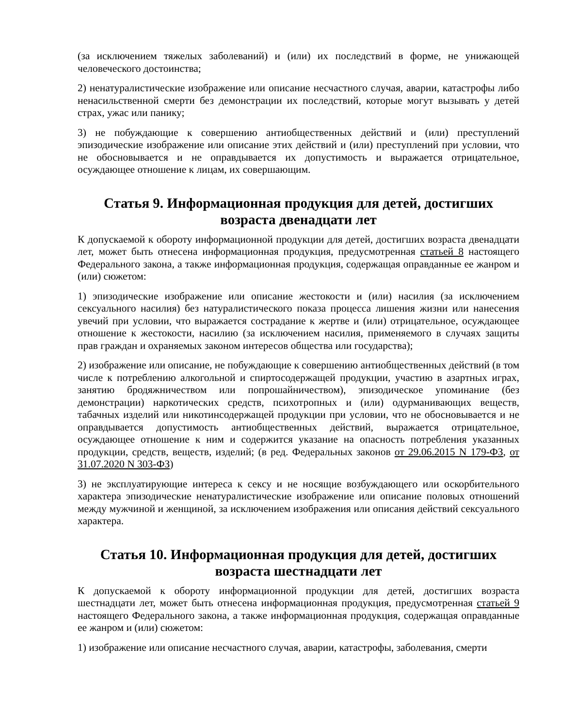(за исключением тяжелых заболеваний) и (или) их последствий в форме, не унижающей человеческого достоинства;
2) ненатуралистические изображение или описание несчастного случая, аварии, катастрофы либо ненасильственной смерти без демонстрации их последствий, которые могут вызывать у детей страх, ужас или панику;
3) не побуждающие к совершению антиобщественных действий и (или) преступлений эпизодические изображение или описание этих действий и (или) преступлений при условии, что не обосновывается и не оправдывается их допустимость и выражается отрицательное, осуждающее отношение к лицам, их совершающим.
Статья 9. Информационная продукция для детей, достигших возраста двенадцати лет
К допускаемой к обороту информационной продукции для детей, достигших возраста двенадцати лет, может быть отнесена информационная продукция, предусмотренная статьей 8 настоящего Федерального закона, а также информационная продукция, содержащая оправданные ее жанром и (или) сюжетом:
1) эпизодические изображение или описание жестокости и (или) насилия (за исключением сексуального насилия) без натуралистического показа процесса лишения жизни или нанесения увечий при условии, что выражается сострадание к жертве и (или) отрицательное, осуждающее отношение к жестокости, насилию (за исключением насилия, применяемого в случаях защиты прав граждан и охраняемых законом интересов общества или государства);
2) изображение или описание, не побуждающие к совершению антиобщественных действий (в том числе к потреблению алкогольной и спиртосодержащей продукции, участию в азартных играх, занятию бродяжничеством или попрошайничеством), эпизодическое упоминание (без демонстрации) наркотических средств, психотропных и (или) одурманивающих веществ, табачных изделий или никотинсодержащей продукции при условии, что не обосновывается и не оправдывается допустимость антиобщественных действий, выражается отрицательное, осуждающее отношение к ним и содержится указание на опасность потребления указанных продукции, средств, веществ, изделий; (в ред. Федеральных законов от 29.06.2015 N 179-ФЗ, от 31.07.2020 N 303-ФЗ)
3) не эксплуатирующие интереса к сексу и не носящие возбуждающего или оскорбительного характера эпизодические ненатуралистические изображение или описание половых отношений между мужчиной и женщиной, за исключением изображения или описания действий сексуального характера.
Статья 10. Информационная продукция для детей, достигших возраста шестнадцати лет
К допускаемой к обороту информационной продукции для детей, достигших возраста шестнадцати лет, может быть отнесена информационная продукция, предусмотренная статьей 9 настоящего Федерального закона, а также информационная продукция, содержащая оправданные ее жанром и (или) сюжетом:
1) изображение или описание несчастного случая, аварии, катастрофы, заболевания, смерти